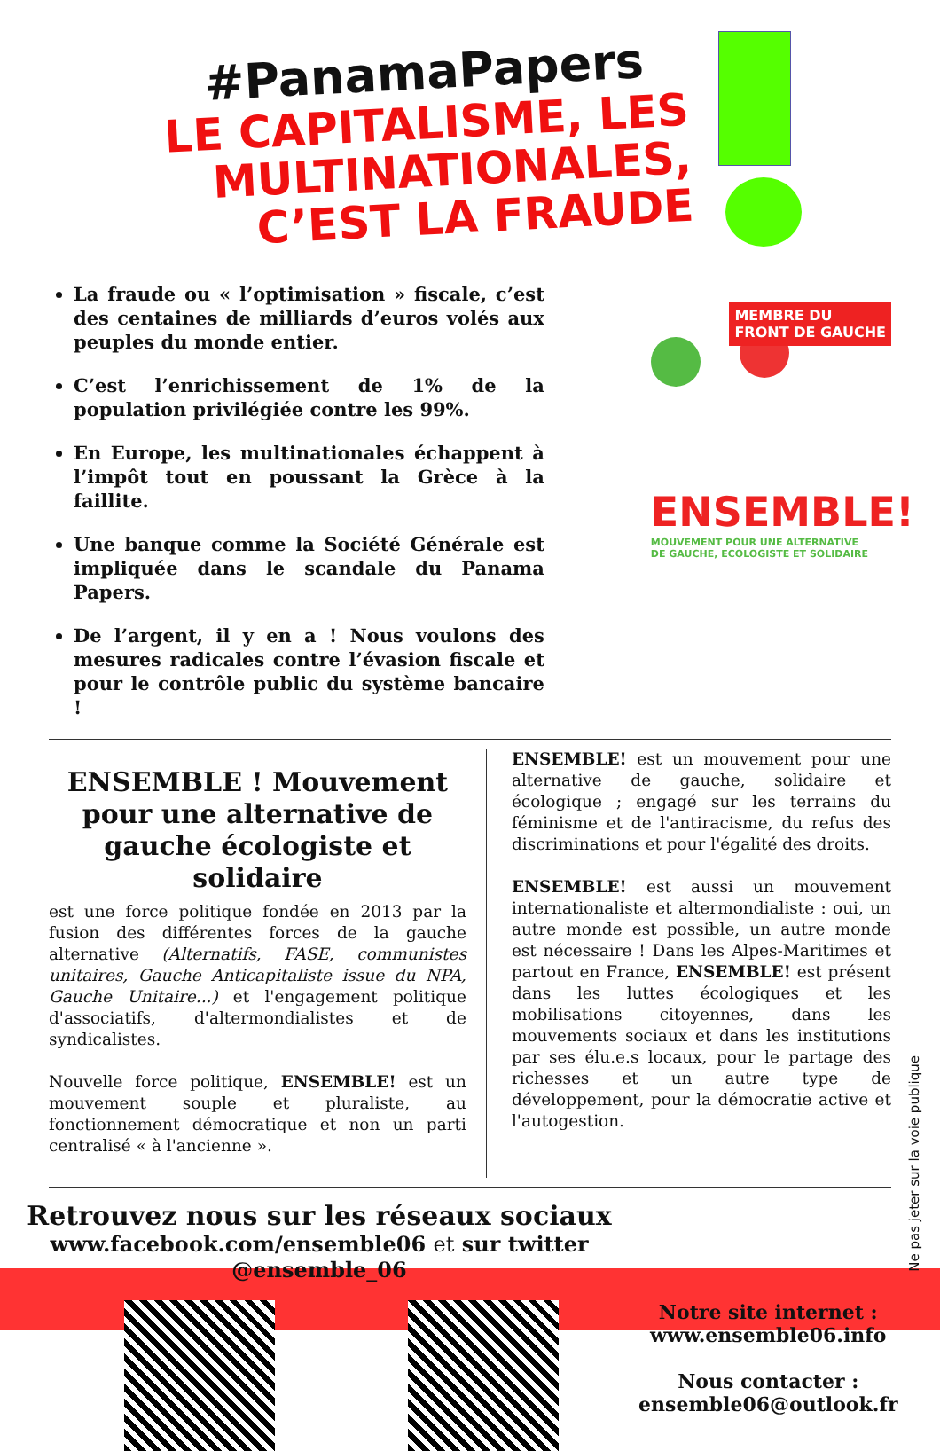#PanamaPapers
LE CAPITALISME, LES MULTINATIONALES, C’EST LA FRAUDE
La fraude ou « l’optimisation » fiscale, c’est des centaines de milliards d’euros volés aux peuples du monde entier.
C’est l’enrichissement de 1% de la population privilégiée contre les 99%.
En Europe, les multinationales échappent à l’impôt tout en poussant la Grèce à la faillite.
Une banque comme la Société Générale est impliquée dans le scandale du Panama Papers.
De l’argent, il y en a ! Nous voulons des mesures radicales contre l’évasion fiscale et pour le contrôle public du système bancaire !
MEMBRE DU
FRONT DE GAUCHE
ENSEMBLE!
MOUVEMENT POUR UNE ALTERNATIVE
DE GAUCHE, ECOLOGISTE ET SOLIDAIRE
ENSEMBLE ! Mouvement pour une alternative de gauche écologiste et solidaire
est une force politique fondée en 2013 par la fusion des différentes forces de la gauche alternative (Alternatifs, FASE, communistes unitaires, Gauche Anticapitaliste issue du NPA, Gauche Unitaire...) et l'engagement politique d'associatifs, d'altermondialistes et de syndicalistes.
Nouvelle force politique, ENSEMBLE! est un mouvement souple et pluraliste, au fonctionnement démocratique et non un parti centralisé « à l'ancienne ».
ENSEMBLE! est un mouvement pour une alternative de gauche, solidaire et écologique ; engagé sur les terrains du féminisme et de l'antiracisme, du refus des discriminations et pour l'égalité des droits.
ENSEMBLE! est aussi un mouvement internationaliste et altermondialiste : oui, un autre monde est possible, un autre monde est nécessaire ! Dans les Alpes-Maritimes et partout en France, ENSEMBLE! est présent dans les luttes écologiques et les mobilisations citoyennes, dans les mouvements sociaux et dans les institutions par ses élu.e.s locaux, pour le partage des richesses et un autre type de développement, pour la démocratie active et l'autogestion.
Retrouvez nous sur les réseaux sociaux
www.facebook.com/ensemble06 et sur twitter @ensemble_06
Notre site internet :
www.ensemble06.info
Nous contacter :
ensemble06@outlook.fr
Ne pas jeter sur la voie publique